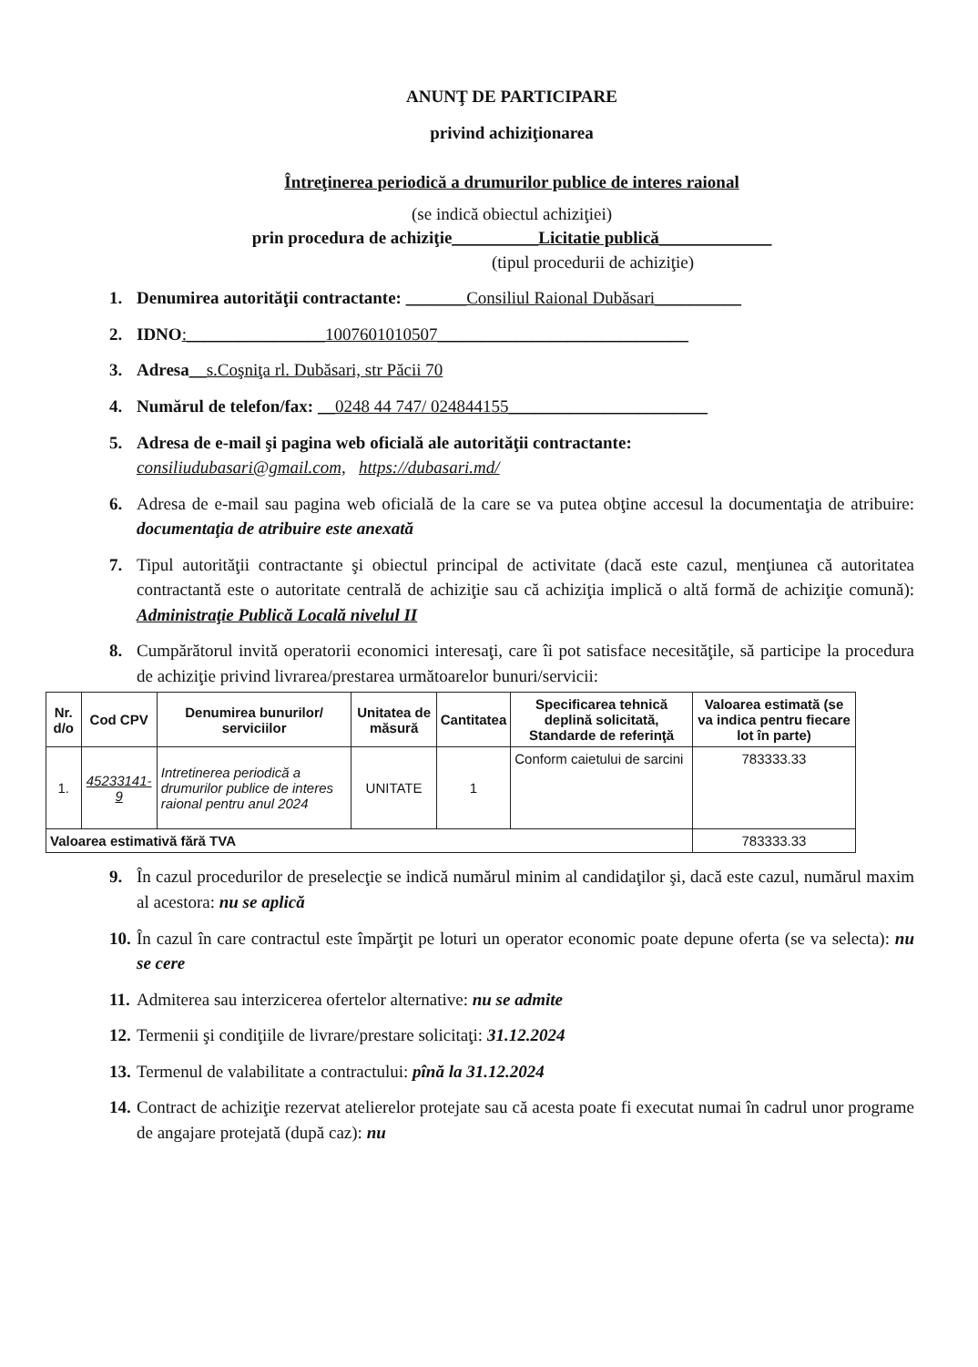ANUNŢ DE PARTICIPARE
privind achiziţionarea
Întreţinerea periodică a drumurilor publice de interes raional
(se indică obiectul achiziţiei)
prin procedura de achiziţie__________Licitatie publică_____________
(tipul procedurii de achiziţie)
1. Denumirea autorităţii contractante: _______Consiliul Raional Dubăsari__________
2. IDNO:________________1007601010507_____________________________
3. Adresa__s.Coşniţa rl. Dubăsari, str Păcii 70
4. Numărul de telefon/fax: __0248 44 747/ 024844155_______________________
5. Adresa de e-mail şi pagina web oficială ale autorităţii contractante:
consiliudubasari@gmail.com, https://dubasari.md/
6. Adresa de e-mail sau pagina web oficială de la care se va putea obţine accesul la documentaţia de atribuire: documentaţia de atribuire este anexată
7. Tipul autorităţii contractante şi obiectul principal de activitate (dacă este cazul, menţiunea că autoritatea contractantă este o autoritate centrală de achiziţie sau că achiziţia implică o altă formă de achiziţie comună): Administraţie Publică Locală nivelul II
8. Cumpărătorul invită operatorii economici interesaţi, care îi pot satisface necesităţile, să participe la procedura de achiziţie privind livrarea/prestarea următoarelor bunuri/servicii:
| Nr. d/o | Cod CPV | Denumirea bunurilor/ serviciilor | Unitatea de măsură | Cantitatea | Specificarea tehnică deplină solicitată, Standarde de referinţă | Valoarea estimată (se va indica pentru fiecare lot în parte) |
| --- | --- | --- | --- | --- | --- | --- |
| 1. | 45233141-9 | Intretinerea periodică a drumurilor publice de interes raional pentru anul 2024 | UNITATE | 1 | Conform caietului de sarcini | 783333.33 |
| Valoarea estimativă fără TVA | | | | | | 783333.33 |
9. În cazul procedurilor de preselecţie se indică numărul minim al candidaţilor şi, dacă este cazul, numărul maxim al acestora: nu se aplică
10. În cazul în care contractul este împărţit pe loturi un operator economic poate depune oferta (se va selecta): nu se cere
11. Admiterea sau interzicerea ofertelor alternative: nu se admite
12. Termenii şi condiţiile de livrare/prestare solicitaţi: 31.12.2024
13. Termenul de valabilitate a contractului: pînă la 31.12.2024
14. Contract de achiziţie rezervat atelierelor protejate sau că acesta poate fi executat numai în cadrul unor programe de angajare protejată (după caz): nu